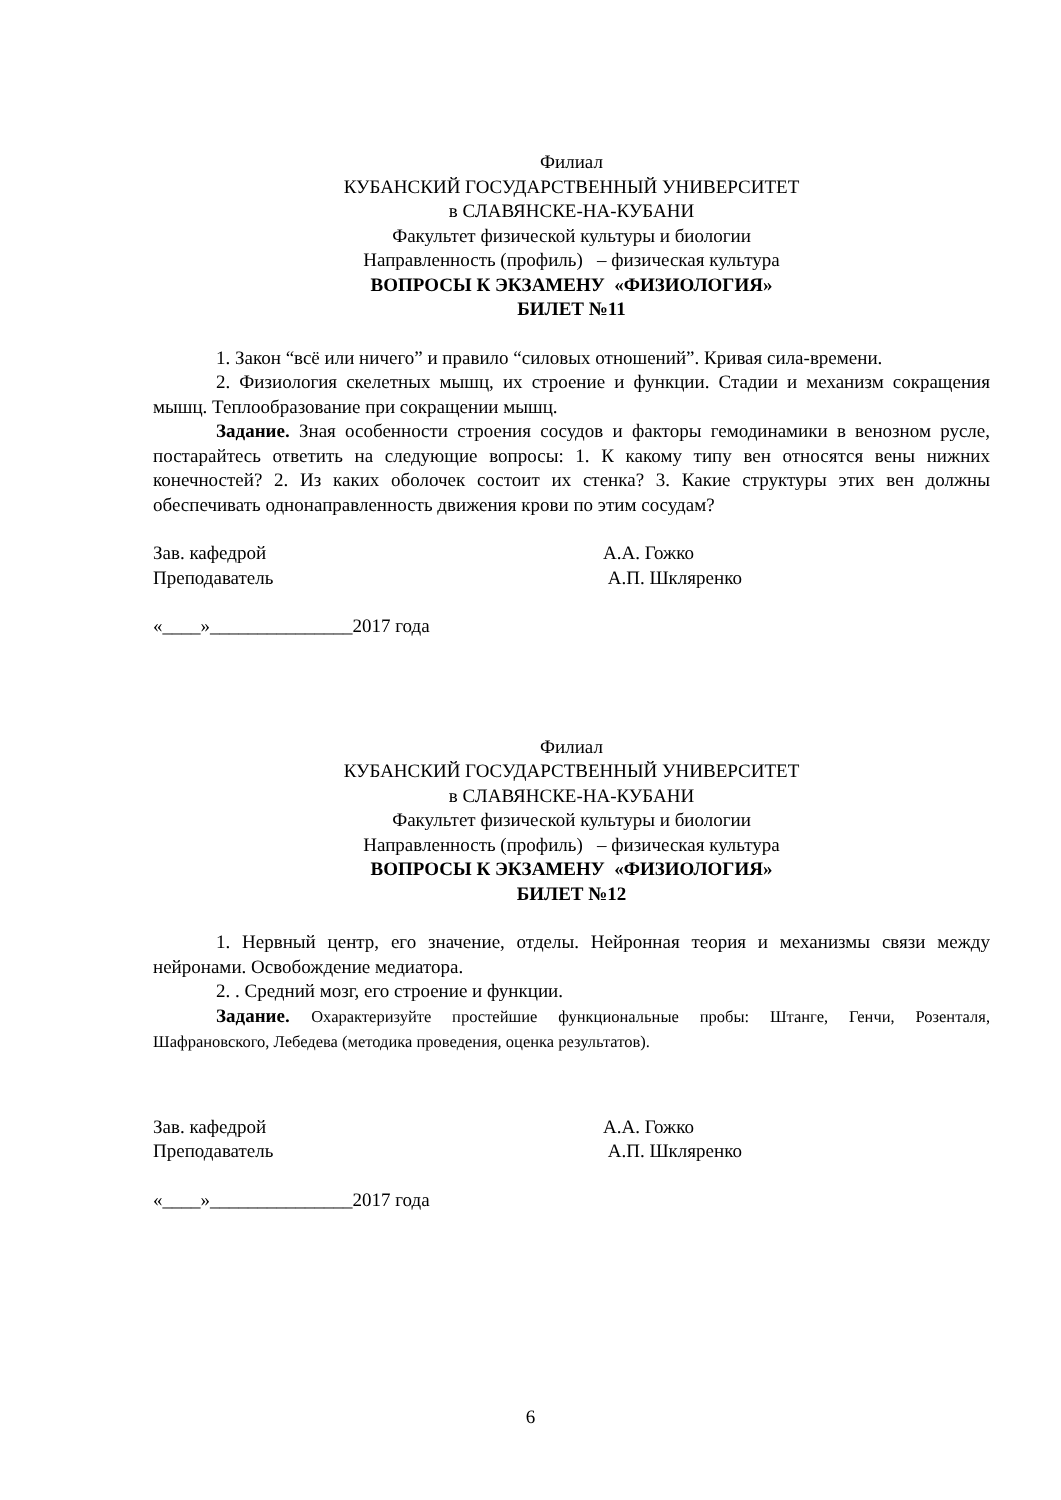Филиал
КУБАНСКИЙ ГОСУДАРСТВЕННЫЙ УНИВЕРСИТЕТ
в СЛАВЯНСКЕ-НА-КУБАНИ
Факультет физической культуры и биологии
Направленность (профиль) – физическая культура
ВОПРОСЫ К ЭКЗАМЕНУ «ФИЗИОЛОГИЯ»
БИЛЕТ №11
1. Закон “всё или ничего” и правило “силовых отношений”. Кривая сила-времени.
2. Физиология скелетных мышц, их строение и функции. Стадии и механизм сокращения мышц. Теплообразование при сокращении мышц.
Задание. Зная особенности строения сосудов и факторы гемодинамики в венозном русле, постарайтесь ответить на следующие вопросы: 1. К какому типу вен относятся вены нижних конечностей? 2. Из каких оболочек состоит их стенка? 3. Какие структуры этих вен должны обеспечивать однонаправленность движения крови по этим сосудам?
Зав. кафедрой А.А. Гожко
Преподаватель А.П. Шкляренко
«____»_______________2017 года
Филиал
КУБАНСКИЙ ГОСУДАРСТВЕННЫЙ УНИВЕРСИТЕТ
в СЛАВЯНСКЕ-НА-КУБАНИ
Факультет физической культуры и биологии
Направленность (профиль) – физическая культура
ВОПРОСЫ К ЭКЗАМЕНУ «ФИЗИОЛОГИЯ»
БИЛЕТ №12
1. Нервный центр, его значение, отделы. Нейронная теория и механизмы связи между нейронами. Освобождение медиатора.
2. . Средний мозг, его строение и функции.
Задание. Охарактеризуйте простейшие функциональные пробы: Штанге, Генчи, Розенталя, Шафрановского, Лебедева (методика проведения, оценка результатов).
Зав. кафедрой А.А. Гожко
Преподаватель А.П. Шкляренко
«____»_______________2017 года
6